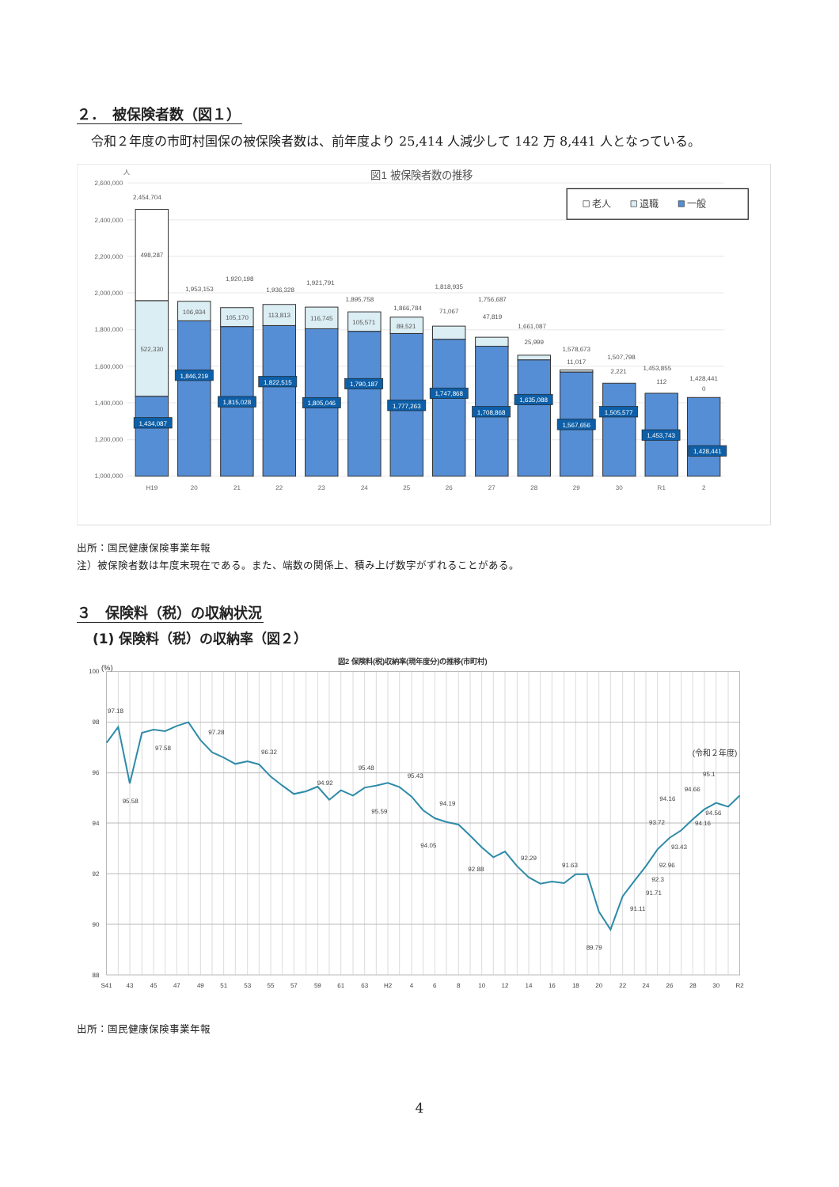２．　被保険者数（図１）
令和２年度の市町村国保の被保険者数は、前年度より 25,414 人減少して 142 万 8,441 人となっている。
人
図1 被保険者数の推移
2,600,000
2,400,000
2,200,000
2,000,000
1,800,000
1,600,000
1,400,000
1,200,000
1,000,000
老人
退職
一般
2,454,704
498,287
522,330
1,953,153
106,934
1,920,198
105,170
1,936,328
113,813
1,921,791
116,745
1,895,758
105,571
1,866,784
89,521
1,818,935
71,067
1,756,687
47,819
1,661,087
25,999
1,578,673
11,017
1,507,798
2,221
1,453,855
112
1,428,441
0
1,434,087
1,846,219
1,815,028
1,822,515
1,805,046
1,790,187
1,777,263
1,747,868
1,708,868
1,635,088
1,567,656
1,505,577
1,453,743
1,428,441
H19
20
21
22
23
24
25
26
27
28
29
30
R1
2
出所：国民健康保険事業年報
注）被保険者数は年度末現在である。また、端数の関係上、積み上げ数字がずれることがある。
３　保険料（税）の収納状況
(1) 保険料（税）の収納率（図２）
図2 保険料(税)収納率(現年度分)の推移(市町村)
(%)
100
98
96
94
92
90
88
97.18
97.58
95.58
97.28
96.32
94.92
95.48
95.59
95.43
94.19
94.05
92.88
92.29
91.63
89.79
91.11
91.71
92.3
92.96
93.43
93.72
94.16
94.16
94.56
94.66
95.1
(令和２年度)
S41
43
45
47
49
51
53
55
57
59
61
63
H2
4
6
8
10
12
14
16
18
20
22
24
26
28
30
R2
出所：国民健康保険事業年報
4